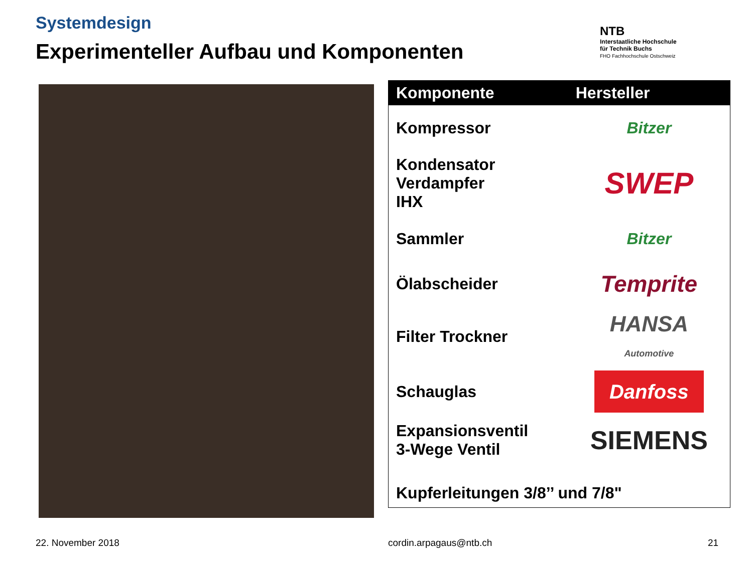Systemdesign
Experimenteller Aufbau und Komponenten
NTB
Interstaatliche Hochschule
für Technik Buchs
FHO Fachhochschule Ostschweiz
| Komponente | Hersteller |
| --- | --- |
| Kompressor | Bitzer |
| Kondensator Verdampfer IHX | SWEP |
| Sammler | Bitzer |
| Ölabscheider | Temprite |
| Filter Trockner | HANSA Automotive |
| Schauglas | Danfoss |
| Expansionsventil 3-Wege Ventil | SIEMENS |
| Kupferleitungen 3/8’’ und 7/8" | |
22. November 2018 cordin.arpagaus@ntb.ch 21